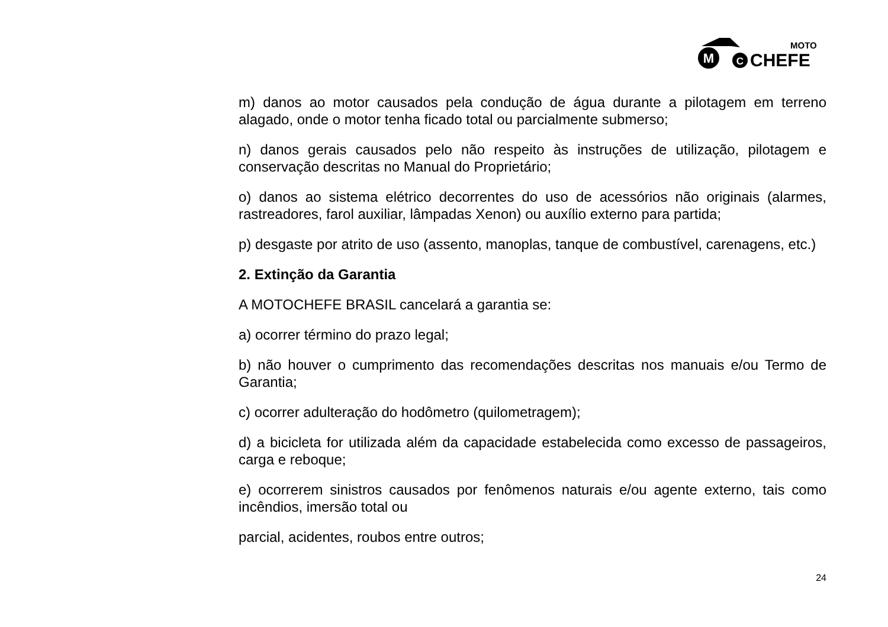M
C
MOTO
CHEFE
m) danos ao motor causados pela condução de água durante a pilotagem em terreno alagado, onde o motor tenha ficado total ou parcialmente submerso;
n) danos gerais causados pelo não respeito às instruções de utilização, pilotagem e conservação descritas no Manual do Proprietário;
o) danos ao sistema elétrico decorrentes do uso de acessórios não originais (alarmes, rastreadores, farol auxiliar, lâmpadas Xenon) ou auxílio externo para partida;
p) desgaste por atrito de uso (assento, manoplas, tanque de combustível, carenagens, etc.)
2. Extinção da Garantia
A MOTOCHEFE BRASIL cancelará a garantia se:
a) ocorrer término do prazo legal;
b) não houver o cumprimento das recomendações descritas nos manuais e/ou Termo de Garantia;
c) ocorrer adulteração do hodômetro (quilometragem);
d) a bicicleta for utilizada além da capacidade estabelecida como excesso de passageiros, carga e reboque;
e) ocorrerem sinistros causados por fenômenos naturais e/ou agente externo, tais como incêndios, imersão total ou
parcial, acidentes, roubos entre outros;
24